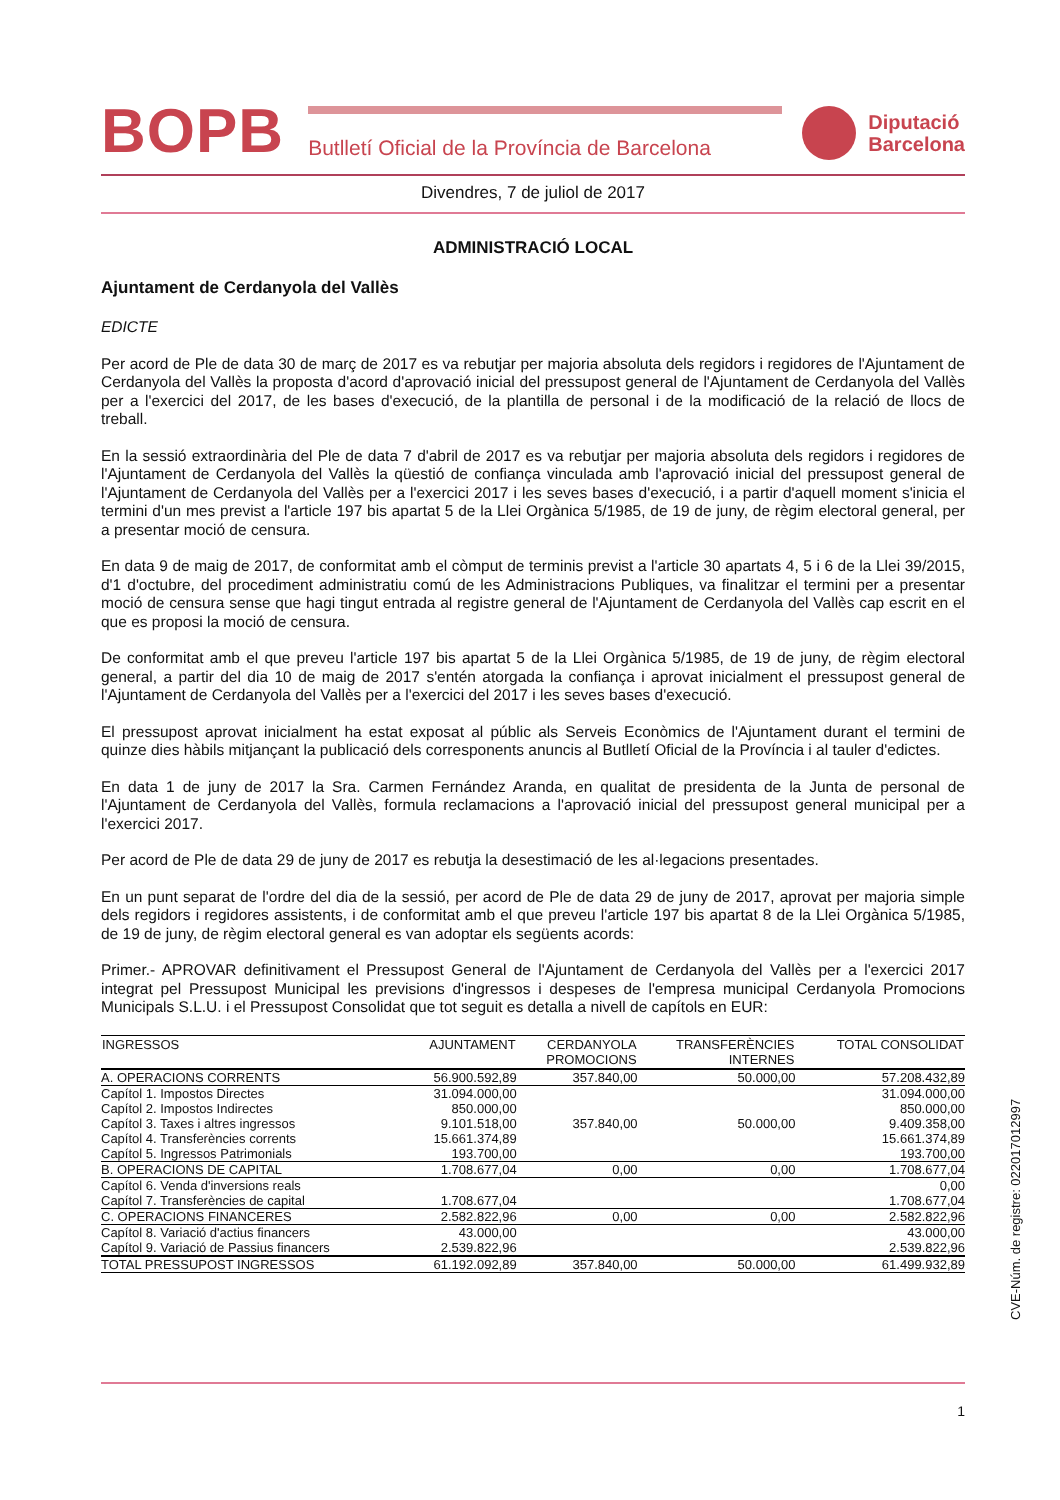BOPB
Butlletí Oficial de la Província de Barcelona
Diputació
Barcelona
Divendres, 7 de juliol de 2017
ADMINISTRACIÓ LOCAL
Ajuntament de Cerdanyola del Vallès
EDICTE
Per acord de Ple de data 30 de març de 2017 es va rebutjar per majoria absoluta dels regidors i regidores de l'Ajuntament de Cerdanyola del Vallès la proposta d'acord d'aprovació inicial del pressupost general de l'Ajuntament de Cerdanyola del Vallès per a l'exercici del 2017, de les bases d'execució, de la plantilla de personal i de la modificació de la relació de llocs de treball.
En la sessió extraordinària del Ple de data 7 d'abril de 2017 es va rebutjar per majoria absoluta dels regidors i regidores de l'Ajuntament de Cerdanyola del Vallès la qüestió de confiança vinculada amb l'aprovació inicial del pressupost general de l'Ajuntament de Cerdanyola del Vallès per a l'exercici 2017 i les seves bases d'execució, i a partir d'aquell moment s'inicia el termini d'un mes previst a l'article 197 bis apartat 5 de la Llei Orgànica 5/1985, de 19 de juny, de règim electoral general, per a presentar moció de censura.
En data 9 de maig de 2017, de conformitat amb el còmput de terminis previst a l'article 30 apartats 4, 5 i 6 de la Llei 39/2015, d'1 d'octubre, del procediment administratiu comú de les Administracions Publiques, va finalitzar el termini per a presentar moció de censura sense que hagi tingut entrada al registre general de l'Ajuntament de Cerdanyola del Vallès cap escrit en el que es proposi la moció de censura.
De conformitat amb el que preveu l'article 197 bis apartat 5 de la Llei Orgànica 5/1985, de 19 de juny, de règim electoral general, a partir del dia 10 de maig de 2017 s'entén atorgada la confiança i aprovat inicialment el pressupost general de l'Ajuntament de Cerdanyola del Vallès per a l'exercici del 2017 i les seves bases d'execució.
El pressupost aprovat inicialment ha estat exposat al públic als Serveis Econòmics de l'Ajuntament durant el termini de quinze dies hàbils mitjançant la publicació dels corresponents anuncis al Butlletí Oficial de la Província i al tauler d'edictes.
En data 1 de juny de 2017 la Sra. Carmen Fernández Aranda, en qualitat de presidenta de la Junta de personal de l'Ajuntament de Cerdanyola del Vallès, formula reclamacions a l'aprovació inicial del pressupost general municipal per a l'exercici 2017.
Per acord de Ple de data 29 de juny de 2017 es rebutja la desestimació de les al·legacions presentades.
En un punt separat de l'ordre del dia de la sessió, per acord de Ple de data 29 de juny de 2017, aprovat per majoria simple dels regidors i regidores assistents, i de conformitat amb el que preveu l'article 197 bis apartat 8 de la Llei Orgànica 5/1985, de 19 de juny, de règim electoral general es van adoptar els següents acords:
Primer.- APROVAR definitivament el Pressupost General de l'Ajuntament de Cerdanyola del Vallès per a l'exercici 2017 integrat pel Pressupost Municipal les previsions d'ingressos i despeses de l'empresa municipal Cerdanyola Promocions Municipals S.L.U. i el Pressupost Consolidat que tot seguit es detalla a nivell de capítols en EUR:
| INGRESSOS | AJUNTAMENT | CERDANYOLA PROMOCIONS | TRANSFERÈNCIES INTERNES | TOTAL CONSOLIDAT |
| --- | --- | --- | --- | --- |
| A. OPERACIONS CORRENTS | 56.900.592,89 | 357.840,00 | 50.000,00 | 57.208.432,89 |
| Capítol 1. Impostos Directes | 31.094.000,00 | | | 31.094.000,00 |
| Capítol 2. Impostos Indirectes | 850.000,00 | | | 850.000,00 |
| Capítol 3. Taxes i altres ingressos | 9.101.518,00 | 357.840,00 | 50.000,00 | 9.409.358,00 |
| Capítol 4. Transferències corrents | 15.661.374,89 | | | 15.661.374,89 |
| Capítol 5. Ingressos Patrimonials | 193.700,00 | | | 193.700,00 |
| B. OPERACIONS DE CAPITAL | 1.708.677,04 | 0,00 | 0,00 | 1.708.677,04 |
| Capítol 6. Venda d'inversions reals | | | | 0,00 |
| Capítol 7. Transferències de capital | 1.708.677,04 | | | 1.708.677,04 |
| C. OPERACIONS FINANCERES | 2.582.822,96 | 0,00 | 0,00 | 2.582.822,96 |
| Capítol 8. Variació d'actius financers | 43.000,00 | | | 43.000,00 |
| Capítol 9. Variació de Passius financers | 2.539.822,96 | | | 2.539.822,96 |
| TOTAL PRESSUPOST INGRESSOS | 61.192.092,89 | 357.840,00 | 50.000,00 | 61.499.932,89 |
CVE-Núm. de registre: 022017012997
1